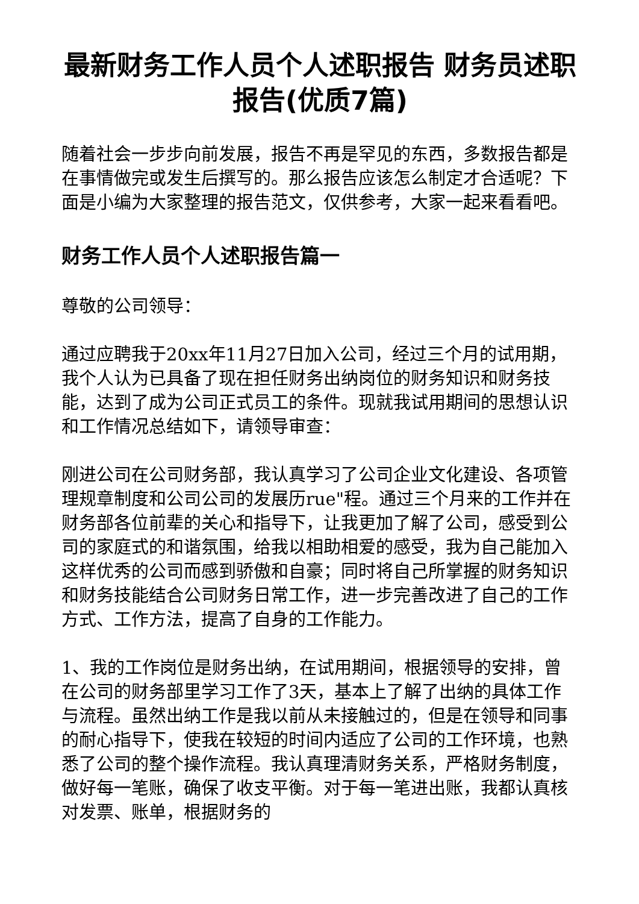最新财务工作人员个人述职报告 财务员述职报告(优质7篇)
随着社会一步步向前发展，报告不再是罕见的东西，多数报告都是在事情做完或发生后撰写的。那么报告应该怎么制定才合适呢？下面是小编为大家整理的报告范文，仅供参考，大家一起来看看吧。
财务工作人员个人述职报告篇一
尊敬的公司领导：
通过应聘我于20xx年11月27日加入公司，经过三个月的试用期，我个人认为已具备了现在担任财务出纳岗位的财务知识和财务技能，达到了成为公司正式员工的条件。现就我试用期间的思想认识和工作情况总结如下，请领导审查：
刚进公司在公司财务部，我认真学习了公司企业文化建设、各项管理规章制度和公司公司的发展历rue"程。通过三个月来的工作并在财务部各位前辈的关心和指导下，让我更加了解了公司，感受到公司的家庭式的和谐氛围，给我以相助相爱的感受，我为自己能加入这样优秀的公司而感到骄傲和自豪；同时将自己所掌握的财务知识和财务技能结合公司财务日常工作，进一步完善改进了自己的工作方式、工作方法，提高了自身的工作能力。
1、我的工作岗位是财务出纳，在试用期间，根据领导的安排，曾在公司的财务部里学习工作了3天，基本上了解了出纳的具体工作与流程。虽然出纳工作是我以前从未接触过的，但是在领导和同事的耐心指导下，使我在较短的时间内适应了公司的工作环境，也熟悉了公司的整个操作流程。我认真理清财务关系，严格财务制度，做好每一笔账，确保了收支平衡。对于每一笔进出账，我都认真核对发票、账单，根据财务的